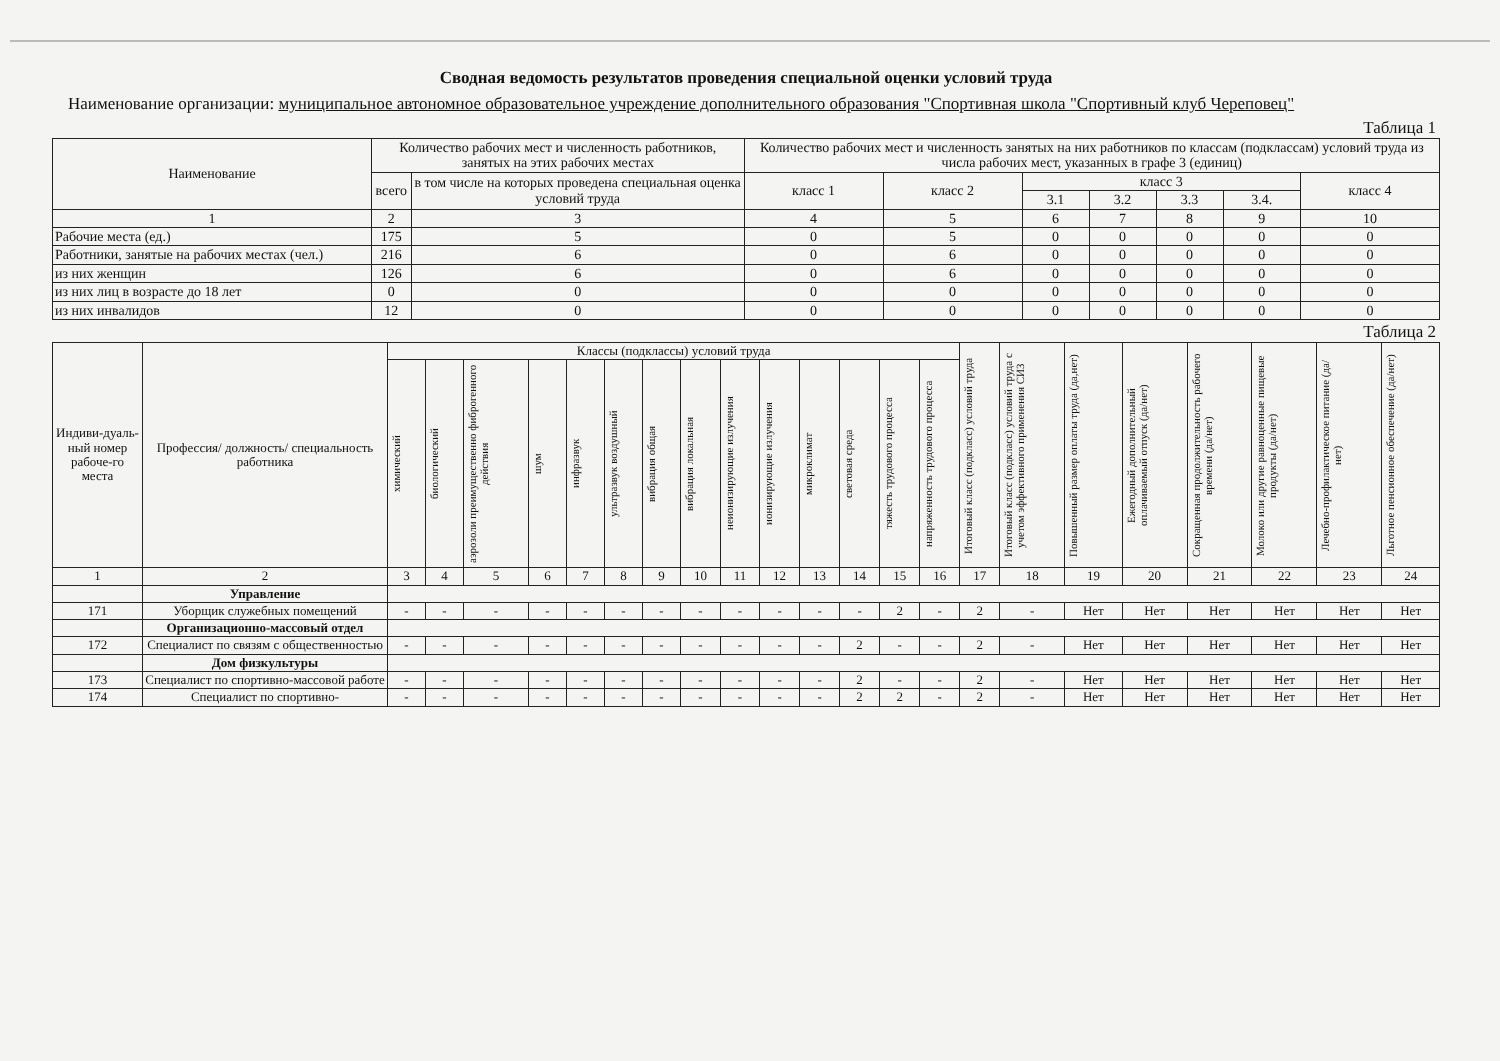Сводная ведомость результатов проведения специальной оценки условий труда
Наименование организации: муниципальное автономное образовательное учреждение дополнительного образования "Спортивная школа "Спортивный клуб Череповец"
Таблица 1
| Наименование | Количество рабочих мест и численность работников, занятых на этих рабочих местах | | Количество рабочих мест и численность занятых на них работников по классам (подклассам) условий труда из числа рабочих мест, указанных в графе 3 (единиц) | | | | | | |
| --- | --- | --- | --- | --- | --- | --- | --- | --- | --- |
| | всего | в том числе на которых проведена специальная оценка условий труда | класс 1 | класс 2 | класс 3 | | | | класс 4 |
| | | | | | 3.1 | 3.2 | 3.3 | 3.4. | |
| 1 | 2 | 3 | 4 | 5 | 6 | 7 | 8 | 9 | 10 |
| Рабочие места (ед.) | 175 | 5 | 0 | 5 | 0 | 0 | 0 | 0 | 0 |
| Работники, занятые на рабочих местах (чел.) | 216 | 6 | 0 | 6 | 0 | 0 | 0 | 0 | 0 |
| из них женщин | 126 | 6 | 0 | 6 | 0 | 0 | 0 | 0 | 0 |
| из них лиц в возрасте до 18 лет | 0 | 0 | 0 | 0 | 0 | 0 | 0 | 0 | 0 |
| из них инвалидов | 12 | 0 | 0 | 0 | 0 | 0 | 0 | 0 | 0 |
Таблица 2
| Индиви-дуаль-ный номер рабоче-го места | Профессия/ должность/ специальность работника | Классы (подклассы) условий труда | | | | | | | | | | | | | | Итоговый класс (подкласс) условий труда | Итоговый класс (подкласс) условий труда с учетом эффективного применения СИЗ | Повышенный размер оплаты труда (да,нет) | Ежегодный дополнительный оплачиваемый отпуск (да/нет) | Сокращенная продолжительность рабочего времени (да/нет) | Молоко или другие равноценные пищевые продукты (да/нет) | Лечебно-профилактическое питание (да/нет) | Льготное пенсионное обеспечение (да/нет) |
| --- | --- | --- | --- | --- | --- | --- | --- | --- | --- | --- | --- | --- | --- | --- | --- | --- | --- | --- | --- | --- | --- | --- | --- |
| | | химический | биологический | аэрозоли преимущественно фиброгенного действия | шум | инфразвук | ультразвук воздушный | вибрация общая | вибрация локальная | неионизирующие излучения | ионизирующие излучения | микроклимат | световая среда | тяжесть трудового процесса | напряженность трудового процесса | | | | | | | | |
| 1 | 2 | 3 | 4 | 5 | 6 | 7 | 8 | 9 | 10 | 11 | 12 | 13 | 14 | 15 | 16 | 17 | 18 | 19 | 20 | 21 | 22 | 23 | 24 |
| | Управление | | | | | | | | | | | | | | | | | | | | | | |
| 171 | Уборщик служебных помещений | - | - | - | - | - | - | - | - | - | - | - | - | 2 | - | 2 | - | Нет | Нет | Нет | Нет | Нет | Нет |
| | Организационно-массовый отдел | | | | | | | | | | | | | | | | | | | | | | |
| 172 | Специалист по связям с общественностью | - | - | - | - | - | - | - | - | - | - | - | 2 | - | - | 2 | - | Нет | Нет | Нет | Нет | Нет | Нет |
| | Дом физкультуры | | | | | | | | | | | | | | | | | | | | | | |
| 173 | Специалист по спортивно-массовой работе | - | - | - | - | - | - | - | - | - | - | - | 2 | - | - | 2 | - | Нет | Нет | Нет | Нет | Нет | Нет |
| 174 | Специалист по спортивно- | - | - | - | - | - | - | - | - | - | - | - | 2 | 2 | - | 2 | - | Нет | Нет | Нет | Нет | Нет | Нет |